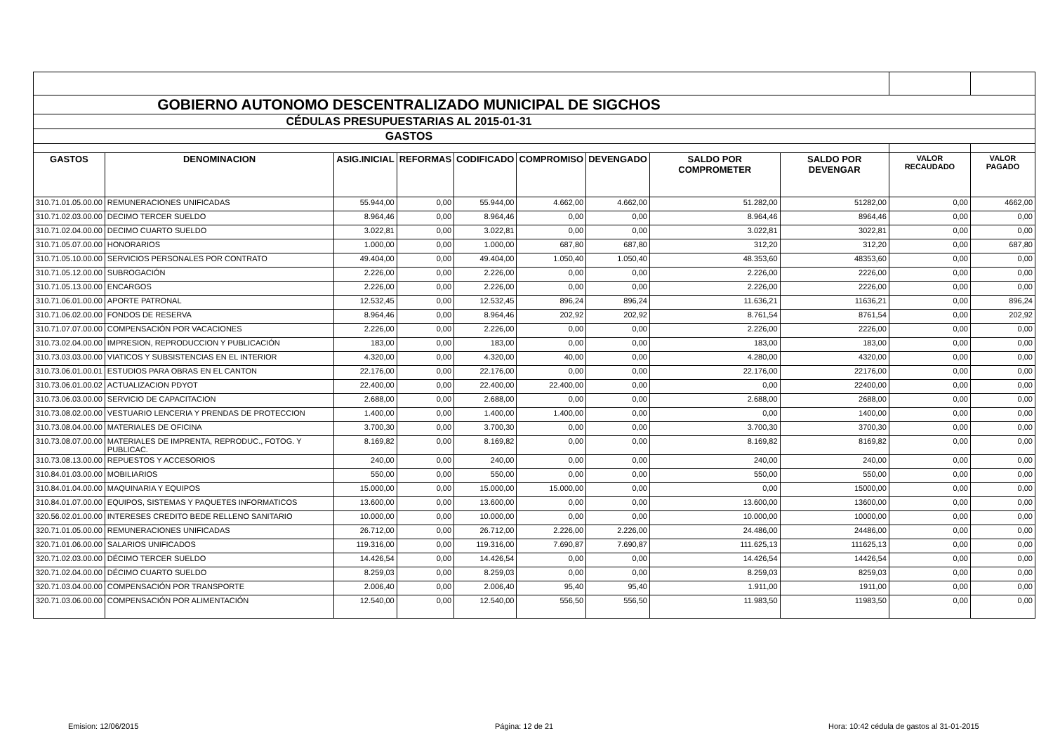| GOBIERNO AUTONOMO DESCENTRALIZADO MUNICIPAL DE SIGCHOS | | | | | | | | | | |
| CÉDULAS PRESUPUESTARIAS AL 2015-01-31 | | | | | | | | | | |
| GASTOS | | | | | | | | | | |
| GASTOS | DENOMINACION | ASIG.INICIAL | REFORMAS | CODIFICADO | COMPROMISO | DEVENGADO | SALDO POR COMPROMETER | SALDO POR DEVENGAR | VALOR RECAUDADO | VALOR PAGADO |
| 310.71.01.05.00.00 | REMUNERACIONES UNIFICADAS | 55.944,00 | 0,00 | 55.944,00 | 4.662,00 | 4.662,00 | 51.282,00 | 51282,00 | 0,00 | 4662,00 |
| 310.71.02.03.00.00 | DECIMO TERCER SUELDO | 8.964,46 | 0,00 | 8.964,46 | 0,00 | 0,00 | 8.964,46 | 8964,46 | 0,00 | 0,00 |
| 310.71.02.04.00.00 | DECIMO CUARTO SUELDO | 3.022,81 | 0,00 | 3.022,81 | 0,00 | 0,00 | 3.022,81 | 3022,81 | 0,00 | 0,00 |
| 310.71.05.07.00.00 | HONORARIOS | 1.000,00 | 0,00 | 1.000,00 | 687,80 | 687,80 | 312,20 | 312,20 | 0,00 | 687,80 |
| 310.71.05.10.00.00 | SERVICIOS PERSONALES POR CONTRATO | 49.404,00 | 0,00 | 49.404,00 | 1.050,40 | 1.050,40 | 48.353,60 | 48353,60 | 0,00 | 0,00 |
| 310.71.05.12.00.00 | SUBROGACIÓN | 2.226,00 | 0,00 | 2.226,00 | 0,00 | 0,00 | 2.226,00 | 2226,00 | 0,00 | 0,00 |
| 310.71.05.13.00.00 | ENCARGOS | 2.226,00 | 0,00 | 2.226,00 | 0,00 | 0,00 | 2.226,00 | 2226,00 | 0,00 | 0,00 |
| 310.71.06.01.00.00 | APORTE PATRONAL | 12.532,45 | 0,00 | 12.532,45 | 896,24 | 896,24 | 11.636,21 | 11636,21 | 0,00 | 896,24 |
| 310.71.06.02.00.00 | FONDOS DE RESERVA | 8.964,46 | 0,00 | 8.964,46 | 202,92 | 202,92 | 8.761,54 | 8761,54 | 0,00 | 202,92 |
| 310.71.07.07.00.00 | COMPENSACIÓN POR VACACIONES | 2.226,00 | 0,00 | 2.226,00 | 0,00 | 0,00 | 2.226,00 | 2226,00 | 0,00 | 0,00 |
| 310.73.02.04.00.00 | IMPRESION, REPRODUCCION Y PUBLICACIÓN | 183,00 | 0,00 | 183,00 | 0,00 | 0,00 | 183,00 | 183,00 | 0,00 | 0,00 |
| 310.73.03.03.00.00 | VIATICOS Y SUBSISTENCIAS EN EL INTERIOR | 4.320,00 | 0,00 | 4.320,00 | 40,00 | 0,00 | 4.280,00 | 4320,00 | 0,00 | 0,00 |
| 310.73.06.01.00.01 | ESTUDIOS PARA OBRAS EN EL CANTON | 22.176,00 | 0,00 | 22.176,00 | 0,00 | 0,00 | 22.176,00 | 22176,00 | 0,00 | 0,00 |
| 310.73.06.01.00.02 | ACTUALIZACION PDYOT | 22.400,00 | 0,00 | 22.400,00 | 22.400,00 | 0,00 | 0,00 | 22400,00 | 0,00 | 0,00 |
| 310.73.06.03.00.00 | SERVICIO DE CAPACITACION | 2.688,00 | 0,00 | 2.688,00 | 0,00 | 0,00 | 2.688,00 | 2688,00 | 0,00 | 0,00 |
| 310.73.08.02.00.00 | VESTUARIO LENCERIA Y PRENDAS DE PROTECCION | 1.400,00 | 0,00 | 1.400,00 | 1.400,00 | 0,00 | 0,00 | 1400,00 | 0,00 | 0,00 |
| 310.73.08.04.00.00 | MATERIALES DE OFICINA | 3.700,30 | 0,00 | 3.700,30 | 0,00 | 0,00 | 3.700,30 | 3700,30 | 0,00 | 0,00 |
| 310.73.08.07.00.00 | MATERIALES DE IMPRENTA, REPRODUC., FOTOG. Y PUBLICAC. | 8.169,82 | 0,00 | 8.169,82 | 0,00 | 0,00 | 8.169,82 | 8169,82 | 0,00 | 0,00 |
| 310.73.08.13.00.00 | REPUESTOS Y ACCESORIOS | 240,00 | 0,00 | 240,00 | 0,00 | 0,00 | 240,00 | 240,00 | 0,00 | 0,00 |
| 310.84.01.03.00.00 | MOBILIARIOS | 550,00 | 0,00 | 550,00 | 0,00 | 0,00 | 550,00 | 550,00 | 0,00 | 0,00 |
| 310.84.01.04.00.00 | MAQUINARIA Y EQUIPOS | 15.000,00 | 0,00 | 15.000,00 | 15.000,00 | 0,00 | 0,00 | 15000,00 | 0,00 | 0,00 |
| 310.84.01.07.00.00 | EQUIPOS, SISTEMAS Y PAQUETES INFORMATICOS | 13.600,00 | 0,00 | 13.600,00 | 0,00 | 0,00 | 13.600,00 | 13600,00 | 0,00 | 0,00 |
| 320.56.02.01.00.00 | INTERESES CREDITO BEDE RELLENO SANITARIO | 10.000,00 | 0,00 | 10.000,00 | 0,00 | 0,00 | 10.000,00 | 10000,00 | 0,00 | 0,00 |
| 320.71.01.05.00.00 | REMUNERACIONES UNIFICADAS | 26.712,00 | 0,00 | 26.712,00 | 2.226,00 | 2.226,00 | 24.486,00 | 24486,00 | 0,00 | 0,00 |
| 320.71.01.06.00.00 | SALARIOS UNIFICADOS | 119.316,00 | 0,00 | 119.316,00 | 7.690,87 | 7.690,87 | 111.625,13 | 111625,13 | 0,00 | 0,00 |
| 320.71.02.03.00.00 | DÉCIMO TERCER SUELDO | 14.426,54 | 0,00 | 14.426,54 | 0,00 | 0,00 | 14.426,54 | 14426,54 | 0,00 | 0,00 |
| 320.71.02.04.00.00 | DÉCIMO CUARTO SUELDO | 8.259,03 | 0,00 | 8.259,03 | 0,00 | 0,00 | 8.259,03 | 8259,03 | 0,00 | 0,00 |
| 320.71.03.04.00.00 | COMPENSACIÓN POR TRANSPORTE | 2.006,40 | 0,00 | 2.006,40 | 95,40 | 95,40 | 1.911,00 | 1911,00 | 0,00 | 0,00 |
| 320.71.03.06.00.00 | COMPENSACIÓN POR ALIMENTACIÓN | 12.540,00 | 0,00 | 12.540,00 | 556,50 | 556,50 | 11.983,50 | 11983,50 | 0,00 | 0,00 |
Emision: 12/06/2015 Página: 12 de 21 Hora: 10:42 cédula de gastos al 31-01-2015